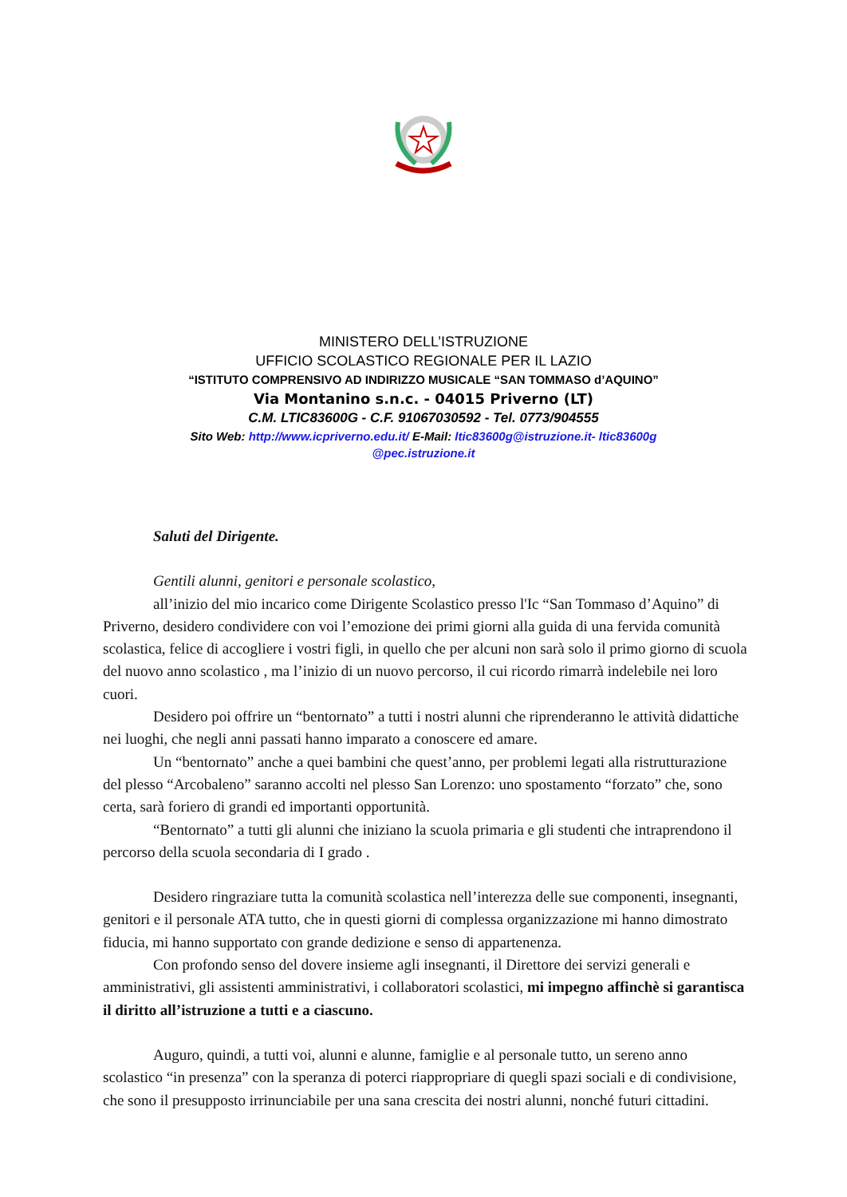MINISTERO DELL’ISTRUZIONE
UFFICIO SCOLASTICO REGIONALE PER IL LAZIO
“ISTITUTO COMPRENSIVO AD INDIRIZZO MUSICALE “SAN TOMMASO d’AQUINO”
Via Montanino s.n.c. - 04015 Priverno (LT)
C.M. LTIC83600G - C.F. 91067030592 - Tel. 0773/904555
Sito Web: http://www.icpriverno.edu.it/ E-Mail: ltic83600g@istruzione.it- ltic83600g
@pec.istruzione.it
Saluti del Dirigente.
Gentili alunni, genitori e personale scolastico,
all’inizio del mio incarico come Dirigente Scolastico presso l'Ic “San Tommaso d’Aquino” di Priverno, desidero condividere con voi l’emozione dei primi giorni alla guida di una fervida comunità scolastica, felice di accogliere i vostri figli, in quello che per alcuni non sarà solo il primo giorno di scuola del nuovo anno scolastico , ma l’inizio di un nuovo percorso, il cui ricordo rimarrà indelebile nei loro cuori.
Desidero poi offrire un “bentornato” a tutti i nostri alunni che riprenderanno le attività didattiche nei luoghi, che negli anni passati hanno imparato a conoscere ed amare.
Un “bentornato” anche a quei bambini che quest’anno, per problemi legati alla ristrutturazione del plesso “Arcobaleno” saranno accolti nel plesso San Lorenzo: uno spostamento “forzato” che, sono certa, sarà foriero di grandi ed importanti opportunità.
“Bentornato” a tutti gli alunni che iniziano la scuola primaria e gli studenti che intraprendono il percorso della scuola secondaria di I grado .
Desidero ringraziare tutta la comunità scolastica nell’interezza delle sue componenti, insegnanti, genitori e il personale ATA tutto, che in questi giorni di complessa organizzazione mi hanno dimostrato fiducia, mi hanno supportato con grande dedizione e senso di appartenenza.
Con profondo senso del dovere insieme agli insegnanti, il Direttore dei servizi generali e amministrativi, gli assistenti amministrativi, i collaboratori scolastici, mi impegno affinchè si garantisca il diritto all’istruzione a tutti e a ciascuno.
Auguro, quindi, a tutti voi, alunni e alunne, famiglie e al personale tutto, un sereno anno scolastico “in presenza” con la speranza di poterci riappropriare di quegli spazi sociali e di condivisione, che sono il presupposto irrinunciabile per una sana crescita dei nostri alunni, nonché futuri cittadini.